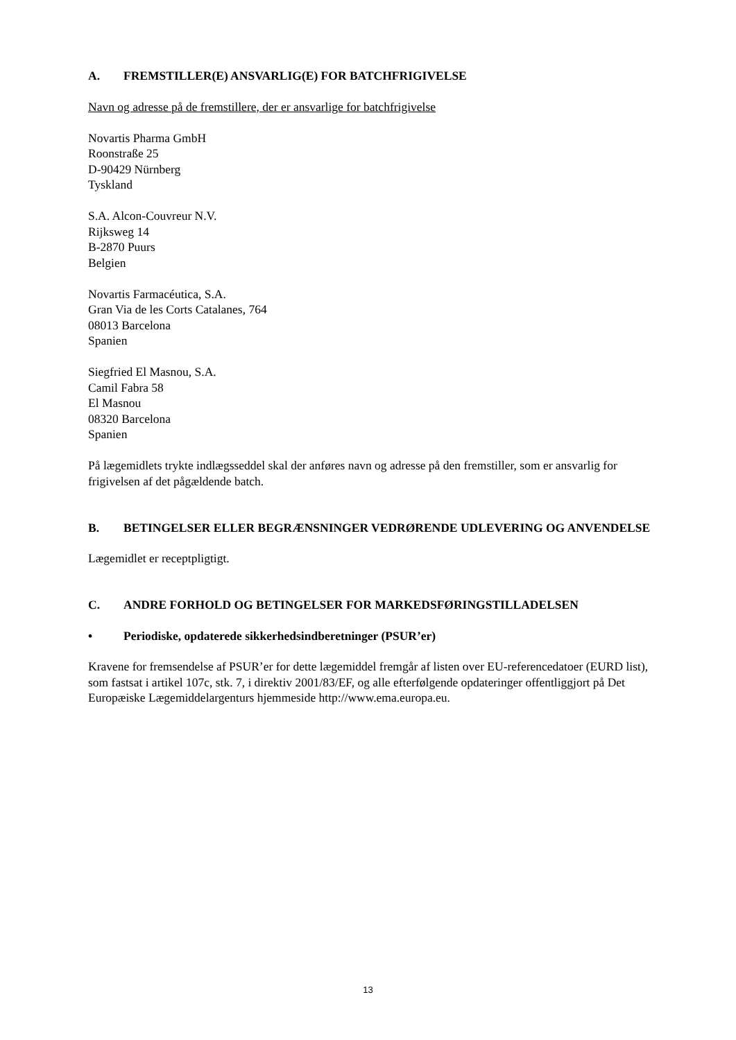A. FREMSTILLER(E) ANSVARLIG(E) FOR BATCHFRIGIVELSE
Navn og adresse på de fremstillere, der er ansvarlige for batchfrigivelse
Novartis Pharma GmbH
Roonstraße 25
D-90429 Nürnberg
Tyskland
S.A. Alcon-Couvreur N.V.
Rijksweg 14
B-2870 Puurs
Belgien
Novartis Farmacéutica, S.A.
Gran Via de les Corts Catalanes, 764
08013 Barcelona
Spanien
Siegfried El Masnou, S.A.
Camil Fabra 58
El Masnou
08320 Barcelona
Spanien
På lægemidlets trykte indlægsseddel skal der anføres navn og adresse på den fremstiller, som er ansvarlig for frigivelsen af det pågældende batch.
B. BETINGELSER ELLER BEGRÆNSNINGER VEDRØRENDE UDLEVERING OG ANVENDELSE
Lægemidlet er receptpligtigt.
C. ANDRE FORHOLD OG BETINGELSER FOR MARKEDSFØRINGSTILLADELSEN
• Periodiske, opdaterede sikkerhedsindberetninger (PSUR’er)
Kravene for fremsendelse af PSUR’er for dette lægemiddel fremgår af listen over EU-referencedatoer (EURD list), som fastsat i artikel 107c, stk. 7, i direktiv 2001/83/EF, og alle efterfølgende opdateringer offentliggjort på Det Europæiske Lægemiddelargenturs hjemmeside http://www.ema.europa.eu.
13